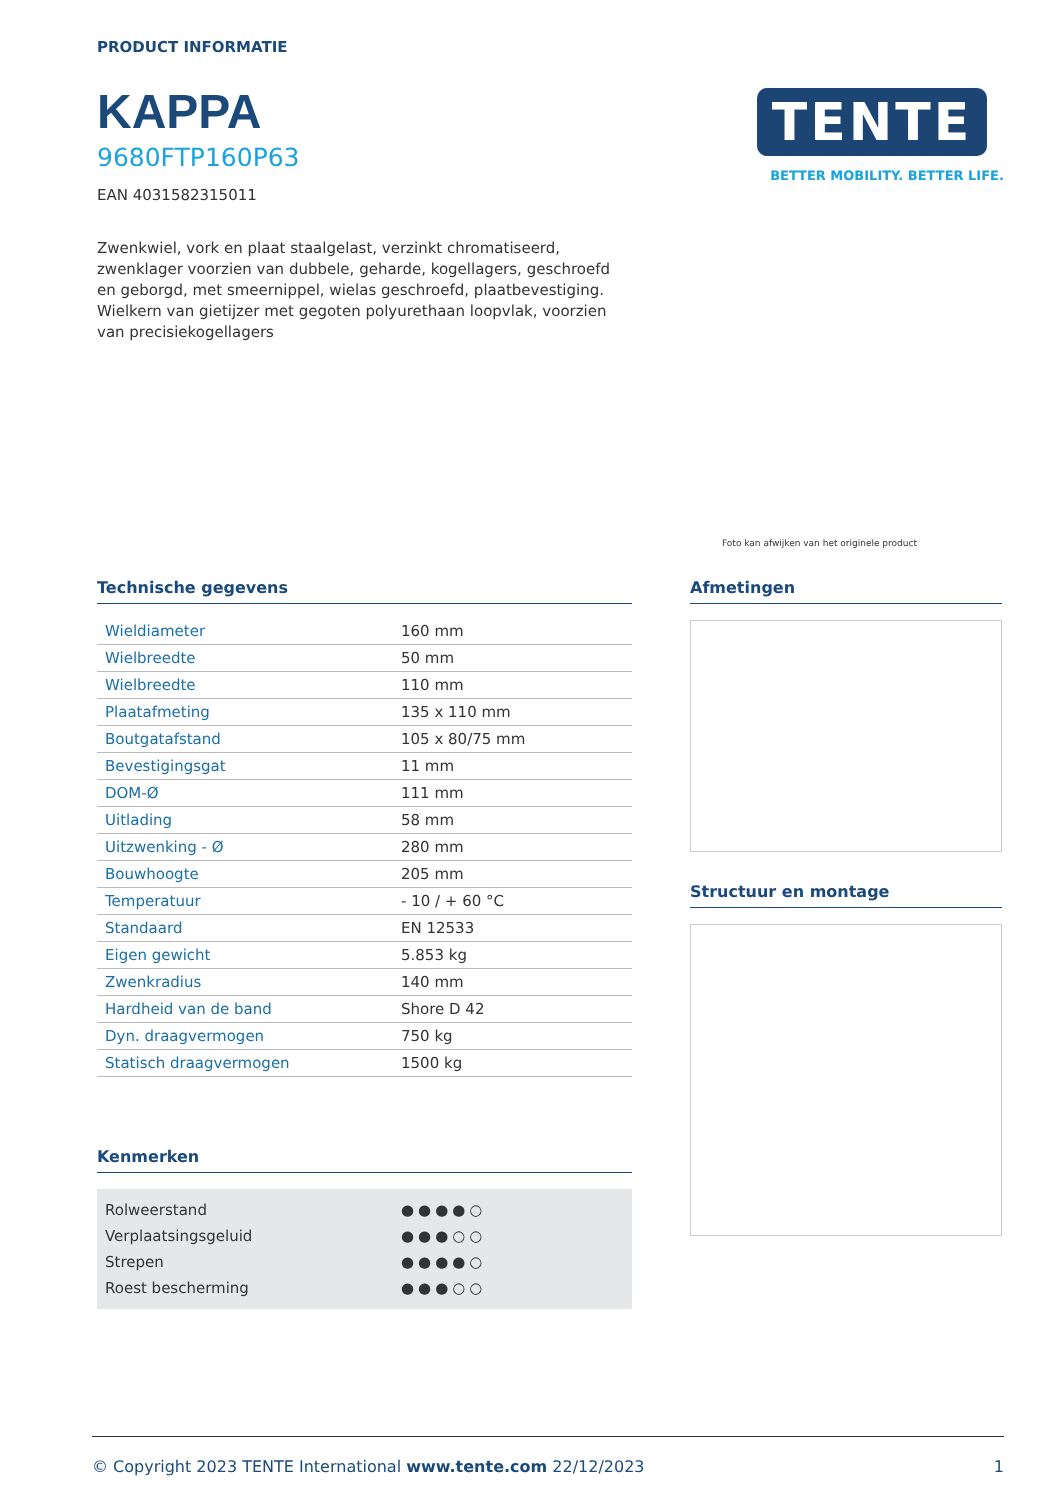PRODUCT INFORMATIE
KAPPA
9680FTP160P63
EAN 4031582315011
Zwenkwiel, vork en plaat staalgelast, verzinkt chromatiseerd, zwenklager voorzien van dubbele, geharde, kogellagers, geschroefd en geborgd, met smeernippel, wielas geschroefd, plaatbevestiging. Wielkern van gietijzer met gegoten polyurethaan loopvlak, voorzien van precisiekogellagers
TENTE
BETTER MOBILITY. BETTER LIFE.
Foto kan afwijken van het originele product
Technische gegevens
| Wieldiameter | 160 mm |
| Wielbreedte | 50 mm |
| Wielbreedte | 110 mm |
| Plaatafmeting | 135 x 110 mm |
| Boutgatafstand | 105 x 80/75 mm |
| Bevestigingsgat | 11 mm |
| DOM-Ø | 111 mm |
| Uitlading | 58 mm |
| Uitzwenking - Ø | 280 mm |
| Bouwhoogte | 205 mm |
| Temperatuur | - 10 / + 60 °C |
| Standaard | EN 12533 |
| Eigen gewicht | 5.853 kg |
| Zwenkradius | 140 mm |
| Hardheid van de band | Shore D 42 |
| Dyn. draagvermogen | 750 kg |
| Statisch draagvermogen | 1500 kg |
Kenmerken
| Rolweerstand | ●●●●○ |
| Verplaatsingsgeluid | ●●●○○ |
| Strepen | ●●●●○ |
| Roest bescherming | ●●●○○ |
Afmetingen
Structuur en montage
© Copyright 2023 TENTE International www.tente.com 22/12/2023 1